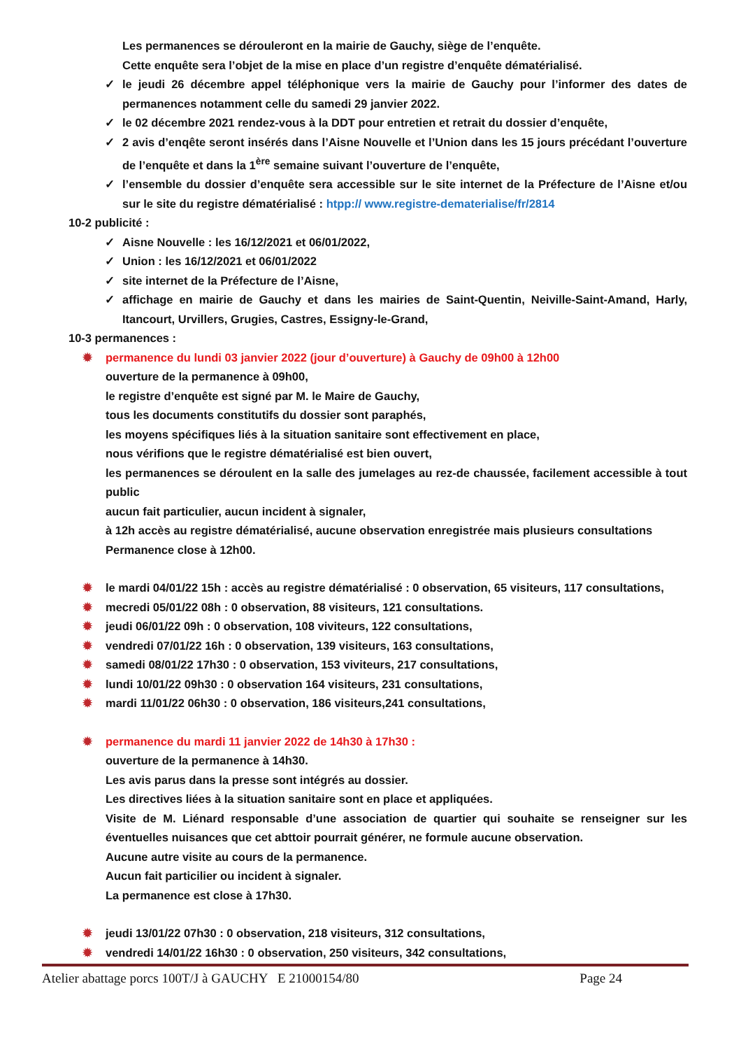Les permanences se dérouleront en la mairie de Gauchy, siège de l’enquête.
Cette enquête sera l’objet de la mise en place d’un registre d’enquête dématérialisé.
✓ le jeudi 26 décembre appel téléphonique vers la mairie de Gauchy pour l’informer des dates de permanences notamment celle du samedi 29 janvier 2022.
✓ le 02 décembre 2021 rendez-vous à la DDT pour entretien et retrait du dossier d’enquête,
✓ 2 avis d’enqête seront insérés dans l’Aisne Nouvelle et l’Union dans les 15 jours précédant l’ouverture de l’enquête et dans la 1<sup>ère</sup> semaine suivant l’ouverture de l’enquête,
✓ l’ensemble du dossier d’enquête sera accessible sur le site internet de la Préfecture de l’Aisne et/ou sur le site du registre dématérialisé : htpp:// www.registre-dematerialise/fr/2814
10-2 publicité :
✓ Aisne Nouvelle : les 16/12/2021 et 06/01/2022,
✓ Union : les 16/12/2021 et 06/01/2022
✓ site internet de la Préfecture de l’Aisne,
✓ affichage en mairie de Gauchy et dans les mairies de Saint-Quentin, Neiville-Saint-Amand, Harly, Itancourt, Urvillers, Grugies, Castres, Essigny-le-Grand,
10-3 permanences :
✹ permanence du lundi 03 janvier 2022 (jour d’ouverture) à Gauchy de 09h00 à 12h00
ouverture de la permanence à 09h00,
le registre d’enquête est signé par M. le Maire de Gauchy,
tous les documents constitutifs du dossier sont paraphés,
les moyens spécifiques liés à la situation sanitaire sont effectivement en place,
nous vérifions que le registre dématérialisé est bien ouvert,
les permanences se déroulent en la salle des jumelages au rez-de chaussée, facilement accessible à tout public
aucun fait particulier, aucun incident à signaler,
à 12h accès au registre dématérialisé, aucune observation enregistrée mais plusieurs consultations
Permanence close à 12h00.
✹ le mardi 04/01/22 15h : accès au registre dématérialisé : 0 observation, 65 visiteurs, 117 consultations,
✹ mecredi 05/01/22 08h : 0 observation, 88 visiteurs, 121 consultations.
✹ jeudi 06/01/22 09h : 0 observation, 108 viviteurs, 122 consultations,
✹ vendredi 07/01/22 16h : 0 observation, 139 visiteurs, 163 consultations,
✹ samedi 08/01/22 17h30 : 0 observation, 153 viviteurs, 217 consultations,
✹ lundi 10/01/22 09h30 : 0 observation 164 visiteurs, 231 consultations,
✹ mardi 11/01/22 06h30 : 0 observation, 186 visiteurs,241 consultations,
✹ permanence du mardi 11 janvier 2022 de 14h30 à 17h30 :
ouverture de la permanence à 14h30.
Les avis parus dans la presse sont intégrés au dossier.
Les directives liées à la situation sanitaire sont en place et appliquées.
Visite de M. Liénard responsable d’une association de quartier qui souhaite se renseigner sur les éventuelles nuisances que cet abttoir pourrait générer, ne formule aucune observation.
Aucune autre visite au cours de la permanence.
Aucun fait particilier ou incident à signaler.
La permanence est close à 17h30.
✹ jeudi 13/01/22 07h30 : 0 observation, 218 visiteurs, 312 consultations,
✹ vendredi 14/01/22 16h30 : 0 observation, 250 visiteurs, 342 consultations,
Atelier abattage porcs 100T/J à GAUCHY E 21000154/80 Page 24